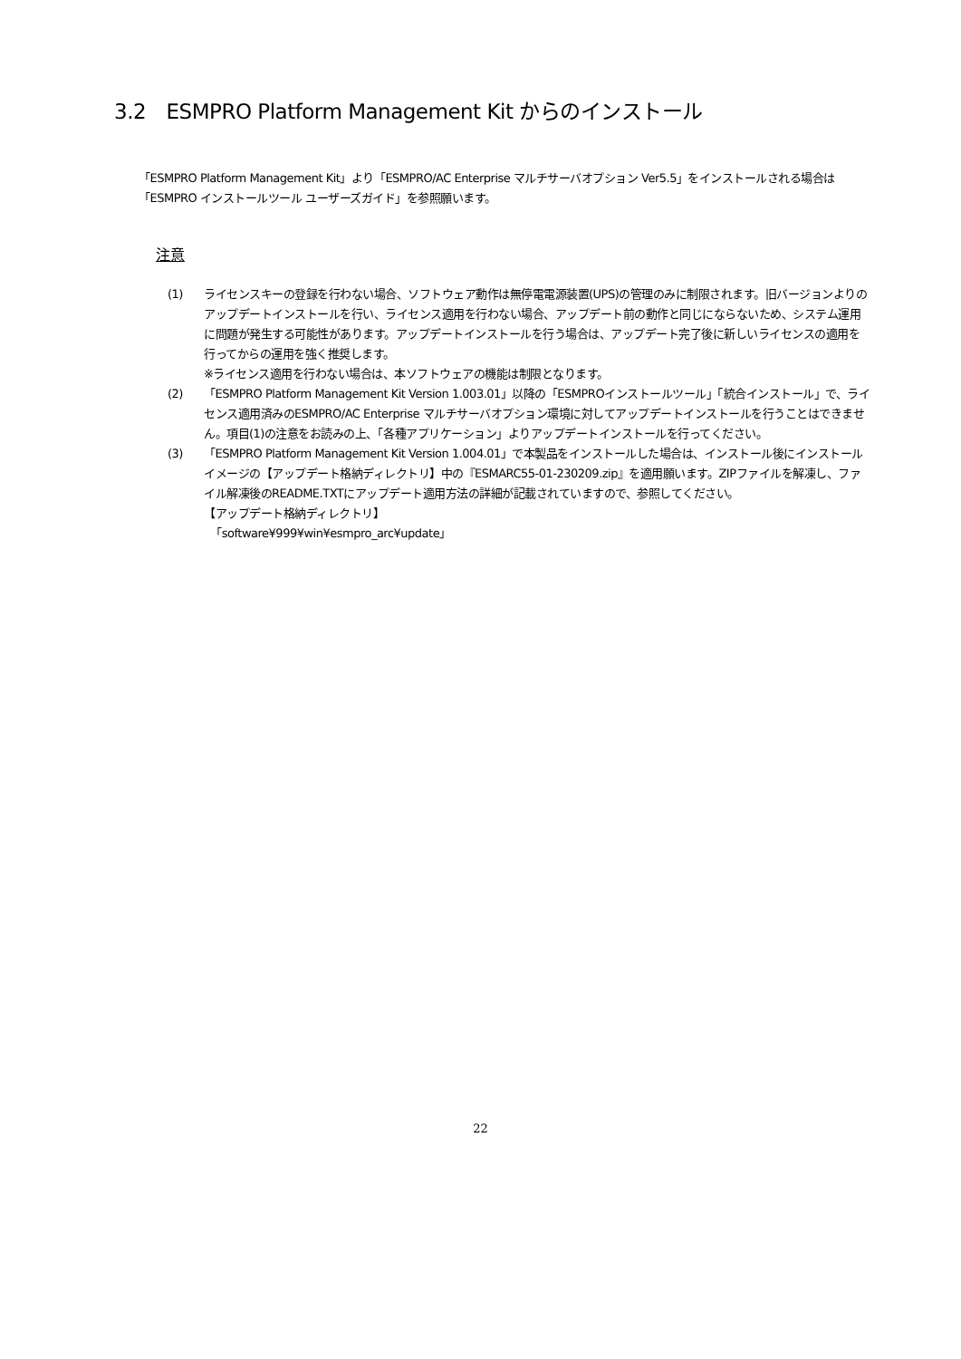3.2　ESMPRO Platform Management Kit からのインストール
「ESMPRO Platform Management Kit」より「ESMPRO/AC Enterprise マルチサーバオプション Ver5.5」をインストールされる場合は「ESMPRO インストールツール ユーザーズガイド」を参照願います。
注意
(1) ライセンスキーの登録を行わない場合、ソフトウェア動作は無停電電源装置(UPS)の管理のみに制限されます。旧バージョンよりのアップデートインストールを行い、ライセンス適用を行わない場合、アップデート前の動作と同じにならないため、システム運用に問題が発生する可能性があります。アップデートインストールを行う場合は、アップデート完了後に新しいライセンスの適用を行ってからの運用を強く推奨します。
※ライセンス適用を行わない場合は、本ソフトウェアの機能は制限となります。
(2) 「ESMPRO Platform Management Kit Version 1.003.01」以降の「ESMPROインストールツール」「統合インストール」で、ライセンス適用済みのESMPRO/AC Enterprise マルチサーバオプション環境に対してアップデートインストールを行うことはできません。項目(1)の注意をお読みの上、「各種アプリケーション」よりアップデートインストールを行ってください。
(3) 「ESMPRO Platform Management Kit Version 1.004.01」で本製品をインストールした場合は、インストール後にインストールイメージの【アップデート格納ディレクトリ】中の『ESMARC55-01-230209.zip』を適用願います。ZIPファイルを解凍し、ファイル解凍後のREADME.TXTにアップデート適用方法の詳細が記載されていますので、参照してください。
【アップデート格納ディレクトリ】
「software¥999¥win¥esmpro_arc¥update」
22